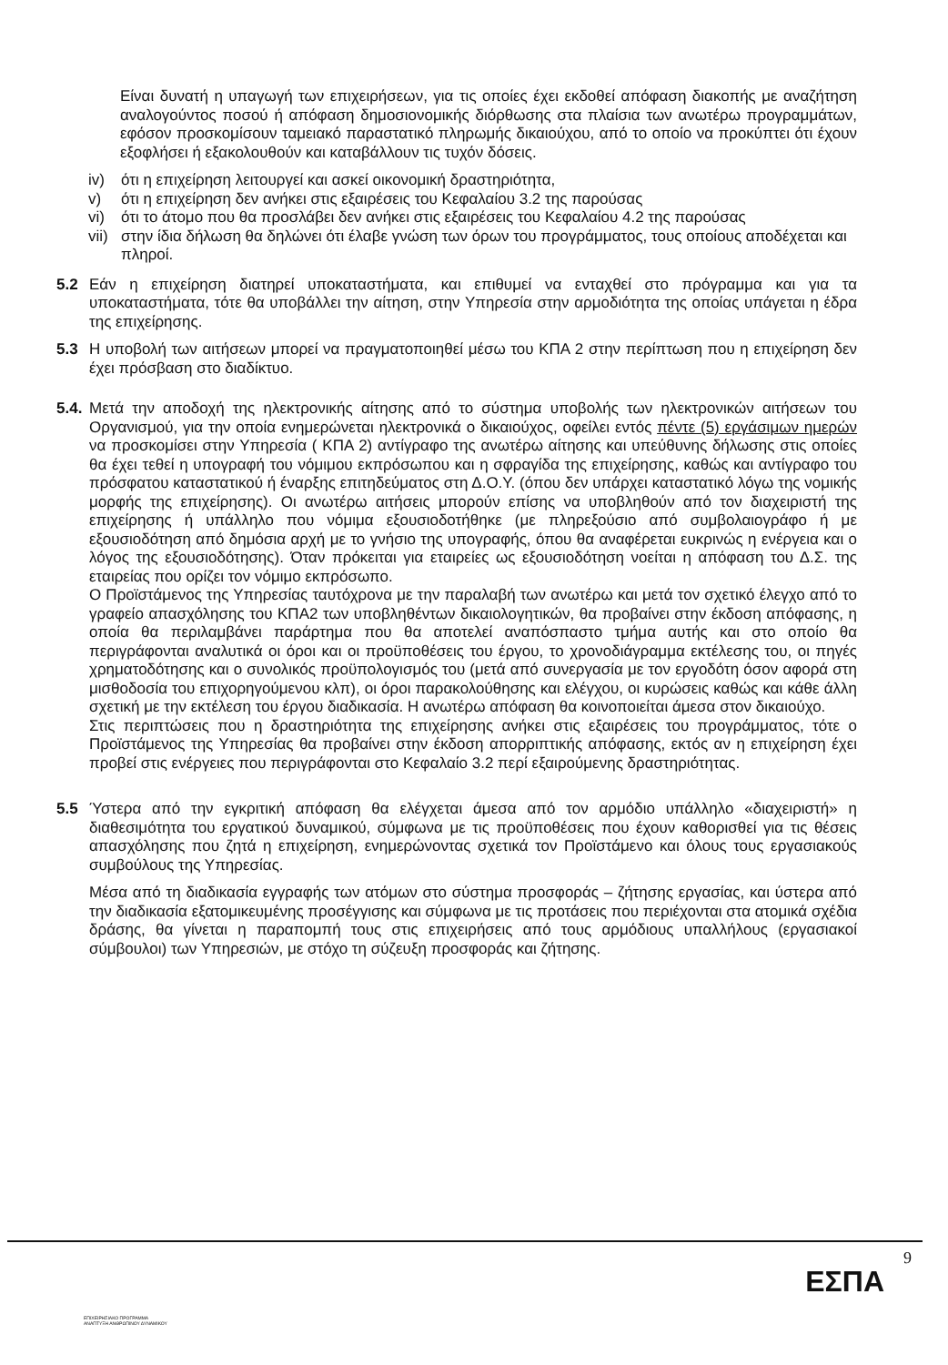Είναι δυνατή η υπαγωγή των επιχειρήσεων, για τις οποίες έχει εκδοθεί απόφαση διακοπής με αναζήτηση αναλογούντος ποσού ή απόφαση δημοσιονομικής διόρθωσης στα πλαίσια των ανωτέρω προγραμμάτων, εφόσον προσκομίσουν ταμειακό παραστατικό πληρωμής δικαιούχου, από το οποίο να προκύπτει ότι έχουν εξοφλήσει ή εξακολουθούν και καταβάλλουν τις τυχόν δόσεις.
iv) ότι η επιχείρηση λειτουργεί και ασκεί οικονομική δραστηριότητα,
v) ότι η επιχείρηση δεν ανήκει στις εξαιρέσεις του Κεφαλαίου 3.2 της παρούσας
vi) ότι το άτομο που θα προσλάβει δεν ανήκει στις εξαιρέσεις του Κεφαλαίου 4.2 της παρούσας
vii) στην ίδια δήλωση θα δηλώνει ότι έλαβε γνώση των όρων του προγράμματος, τους οποίους αποδέχεται και πληροί.
5.2 Εάν η επιχείρηση διατηρεί υποκαταστήματα, και επιθυμεί να ενταχθεί στο πρόγραμμα και για τα υποκαταστήματα, τότε θα υποβάλλει την αίτηση, στην Υπηρεσία στην αρμοδιότητα της οποίας υπάγεται η έδρα της επιχείρησης.
5.3 Η υποβολή των αιτήσεων μπορεί να πραγματοποιηθεί μέσω του ΚΠΑ 2 στην περίπτωση που η επιχείρηση δεν έχει πρόσβαση στο διαδίκτυο.
5.4. Μετά την αποδοχή της ηλεκτρονικής αίτησης από το σύστημα υποβολής των ηλεκτρονικών αιτήσεων του Οργανισμού, για την οποία ενημερώνεται ηλεκτρονικά ο δικαιούχος, οφείλει εντός πέντε (5) εργάσιμων ημερών να προσκομίσει στην Υπηρεσία ( ΚΠΑ 2) αντίγραφο της ανωτέρω αίτησης και υπεύθυνης δήλωσης στις οποίες θα έχει τεθεί η υπογραφή του νόμιμου εκπρόσωπου και η σφραγίδα της επιχείρησης, καθώς και αντίγραφο του πρόσφατου καταστατικού ή έναρξης επιτηδεύματος στη Δ.Ο.Υ. (όπου δεν υπάρχει καταστατικό λόγω της νομικής μορφής της επιχείρησης). Οι ανωτέρω αιτήσεις μπορούν επίσης να υποβληθούν από τον διαχειριστή της επιχείρησης ή υπάλληλο που νόμιμα εξουσιοδοτήθηκε (με πληρεξούσιο από συμβολαιογράφο ή με εξουσιοδότηση από δημόσια αρχή με το γνήσιο της υπογραφής, όπου θα αναφέρεται ευκρινώς η ενέργεια και ο λόγος της εξουσιοδότησης). Όταν πρόκειται για εταιρείες ως εξουσιοδότηση νοείται η απόφαση του Δ.Σ. της εταιρείας που ορίζει τον νόμιμο εκπρόσωπο.
Ο Προϊστάμενος της Υπηρεσίας ταυτόχρονα με την παραλαβή των ανωτέρω και μετά τον σχετικό έλεγχο από το γραφείο απασχόλησης του ΚΠΑ2 των υποβληθέντων δικαιολογητικών, θα προβαίνει στην έκδοση απόφασης, η οποία θα περιλαμβάνει παράρτημα που θα αποτελεί αναπόσπαστο τμήμα αυτής και στο οποίο θα περιγράφονται αναλυτικά οι όροι και οι προϋποθέσεις του έργου, το χρονοδιάγραμμα εκτέλεσης του, οι πηγές χρηματοδότησης και ο συνολικός προϋπολογισμός του (μετά από συνεργασία με τον εργοδότη όσον αφορά στη μισθοδοσία του επιχορηγούμενου κλπ), οι όροι παρακολούθησης και ελέγχου, οι κυρώσεις καθώς και κάθε άλλη σχετική με την εκτέλεση του έργου διαδικασία. Η ανωτέρω απόφαση θα κοινοποιείται άμεσα στον δικαιούχο.
Στις περιπτώσεις που η δραστηριότητα της επιχείρησης ανήκει στις εξαιρέσεις του προγράμματος, τότε ο Προϊστάμενος της Υπηρεσίας θα προβαίνει στην έκδοση απορριπτικής απόφασης, εκτός αν η επιχείρηση έχει προβεί στις ενέργειες που περιγράφονται στο Κεφαλαίο 3.2 περί εξαιρούμενης δραστηριότητας.
5.5 Ύστερα από την εγκριτική απόφαση θα ελέγχεται άμεσα από τον αρμόδιο υπάλληλο «διαχειριστή» η διαθεσιμότητα του εργατικού δυναμικού, σύμφωνα με τις προϋποθέσεις που έχουν καθορισθεί για τις θέσεις απασχόλησης που ζητά η επιχείρηση, ενημερώνοντας σχετικά τον Προϊστάμενο και όλους τους εργασιακούς συμβούλους της Υπηρεσίας.
Μέσα από τη διαδικασία εγγραφής των ατόμων στο σύστημα προσφοράς – ζήτησης εργασίας, και ύστερα από την διαδικασία εξατομικευμένης προσέγγισης και σύμφωνα με τις προτάσεις που περιέχονται στα ατομικά σχέδια δράσης, θα γίνεται η παραπομπή τους στις επιχειρήσεις από τους αρμόδιους υπαλλήλους (εργασιακοί σύμβουλοι) των Υπηρεσιών, με στόχο τη σύζευξη προσφοράς και ζήτησης.
9
ΕΣΠΑ
ΕΠΙΧΕΙΡΗΣΙΑΚΟ ΠΡΟΓΡΑΜΜΑ
ΑΝΑΠΤΥΞΗ ΑΝΘΡΩΠΙΝΟΥ ΔΥΝΑΜΙΚΟΥ